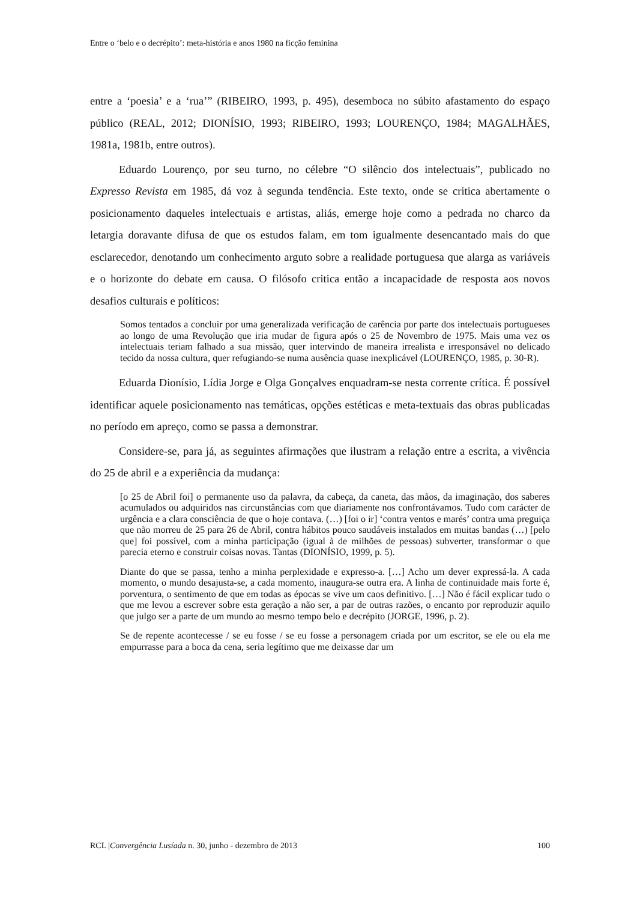Entre o ‘belo e o decrépito’: meta-história e anos 1980 na ficção feminina
entre a ‘poesia’ e a ‘rua’” (RIBEIRO, 1993, p. 495), desemboca no súbito afastamento do espaço público (REAL, 2012; DIONÍSIO, 1993; RIBEIRO, 1993; LOURENÇO, 1984; MAGALHÃES, 1981a, 1981b, entre outros).
Eduardo Lourenço, por seu turno, no célebre “O silêncio dos intelectuais”, publicado no Expresso Revista em 1985, dá voz à segunda tendência. Este texto, onde se critica abertamente o posicionamento daqueles intelectuais e artistas, aliás, emerge hoje como a pedrada no charco da letargia doravante difusa de que os estudos falam, em tom igualmente desencantado mais do que esclarecedor, denotando um conhecimento arguto sobre a realidade portuguesa que alarga as variáveis e o horizonte do debate em causa. O filósofo critica então a incapacidade de resposta aos novos desafios culturais e políticos:
Somos tentados a concluir por uma generalizada verificação de carência por parte dos intelectuais portugueses ao longo de uma Revolução que iria mudar de figura após o 25 de Novembro de 1975. Mais uma vez os intelectuais teriam falhado a sua missão, quer intervindo de maneira irrealista e irresponsável no delicado tecido da nossa cultura, quer refugiando-se numa ausência quase inexplicável (LOURENÇO, 1985, p. 30-R).
Eduarda Dionísio, Lídia Jorge e Olga Gonçalves enquadram-se nesta corrente crítica. É possível identificar aquele posicionamento nas temáticas, opções estéticas e meta-textuais das obras publicadas no período em apreço, como se passa a demonstrar.
Considere-se, para já, as seguintes afirmações que ilustram a relação entre a escrita, a vivência do 25 de abril e a experiência da mudança:
[o 25 de Abril foi] o permanente uso da palavra, da cabeça, da caneta, das mãos, da imaginação, dos saberes acumulados ou adquiridos nas circunstâncias com que diariamente nos confrontávamos. Tudo com carácter de urgência e a clara consciência de que o hoje contava. (…) [foi o ir] ‘contra ventos e marés’ contra uma preguiça que não morreu de 25 para 26 de Abril, contra hábitos pouco saudáveis instalados em muitas bandas (…) [pelo que] foi possível, com a minha participação (igual à de milhões de pessoas) subverter, transformar o que parecia eterno e construir coisas novas. Tantas (DIONÍSIO, 1999, p. 5).
Diante do que se passa, tenho a minha perplexidade e expresso-a. […] Acho um dever expressá-la. A cada momento, o mundo desajusta-se, a cada momento, inaugura-se outra era. A linha de continuidade mais forte é, porventura, o sentimento de que em todas as épocas se vive um caos definitivo. […] Não é fácil explicar tudo o que me levou a escrever sobre esta geração a não ser, a par de outras razões, o encanto por reproduzir aquilo que julgo ser a parte de um mundo ao mesmo tempo belo e decrépito (JORGE, 1996, p. 2).
Se de repente acontecesse / se eu fosse / se eu fosse a personagem criada por um escritor, se ele ou ela me empurrasse para a boca da cena, seria legítimo que me deixasse dar um
RCL |Convergência Lusíada n. 30, junho - dezembro de 2013 100